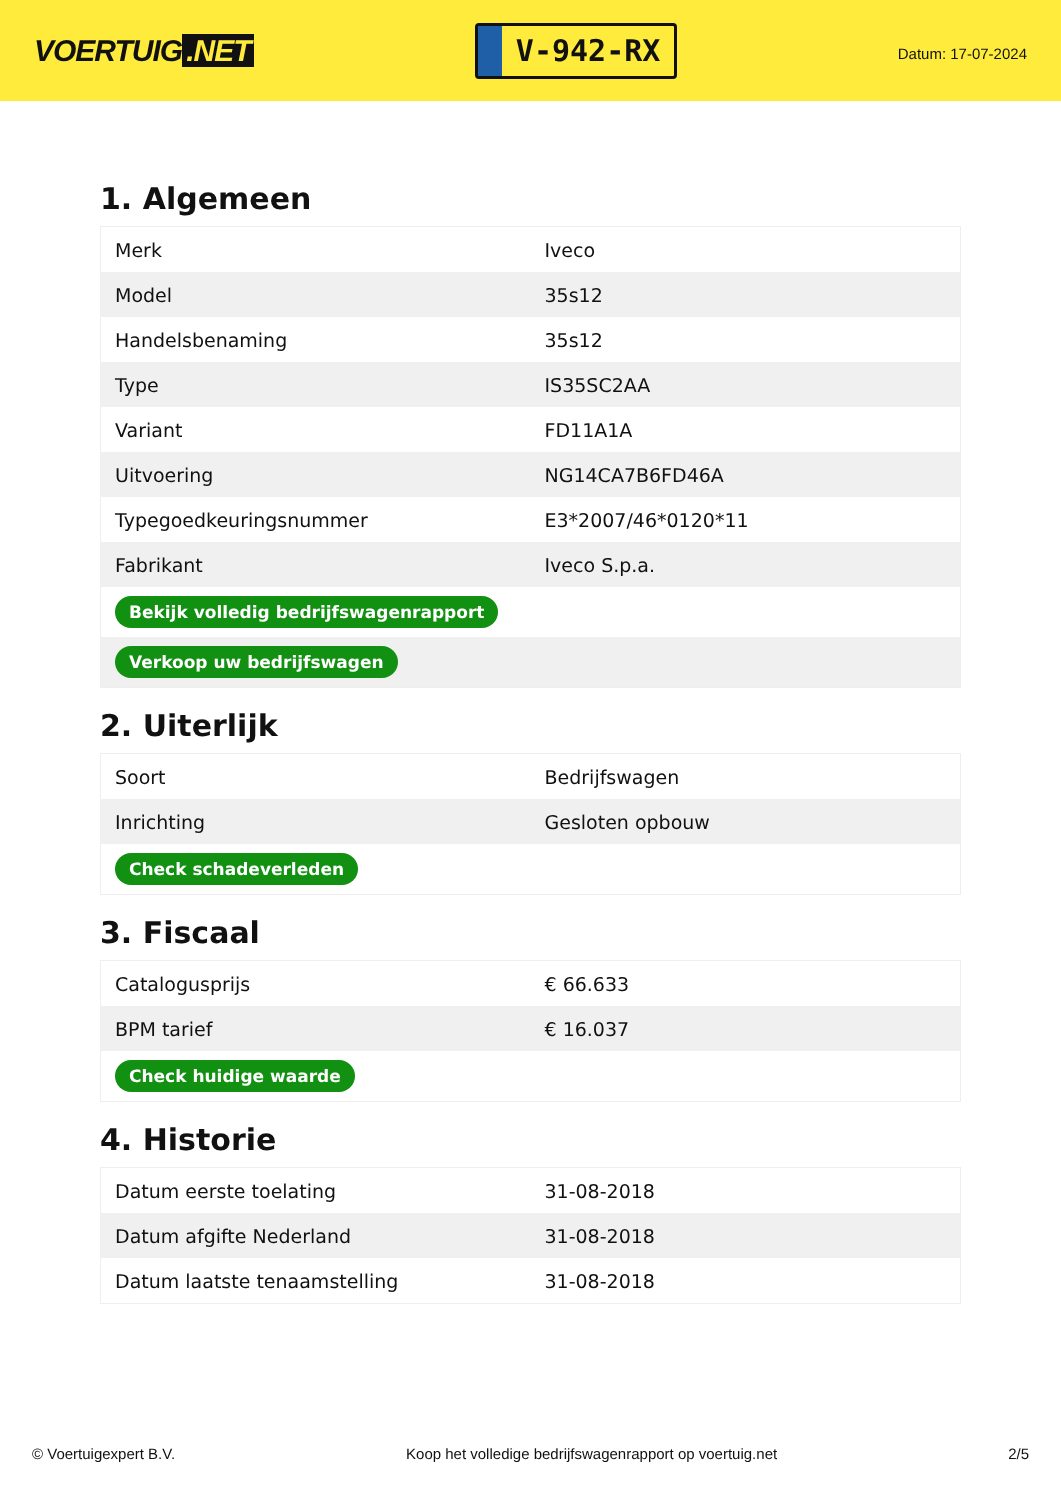VOERTUIG.NET
V-942-RX
Datum: 17-07-2024
1. Algemeen
| Merk | Iveco |
| Model | 35s12 |
| Handelsbenaming | 35s12 |
| Type | IS35SC2AA |
| Variant | FD11A1A |
| Uitvoering | NG14CA7B6FD46A |
| Typegoedkeuringsnummer | E3*2007/46*0120*11 |
| Fabrikant | Iveco S.p.a. |
| Bekijk volledig bedrijfswagenrapport | |
| Verkoop uw bedrijfswagen | |
2. Uiterlijk
| Soort | Bedrijfswagen |
| Inrichting | Gesloten opbouw |
| Check schadeverleden | |
3. Fiscaal
| Catalogusprijs | € 66.633 |
| BPM tarief | € 16.037 |
| Check huidige waarde | |
4. Historie
| Datum eerste toelating | 31-08-2018 |
| Datum afgifte Nederland | 31-08-2018 |
| Datum laatste tenaamstelling | 31-08-2018 |
© Voertuigexpert B.V. Koop het volledige bedrijfswagenrapport op voertuig.net 2/5